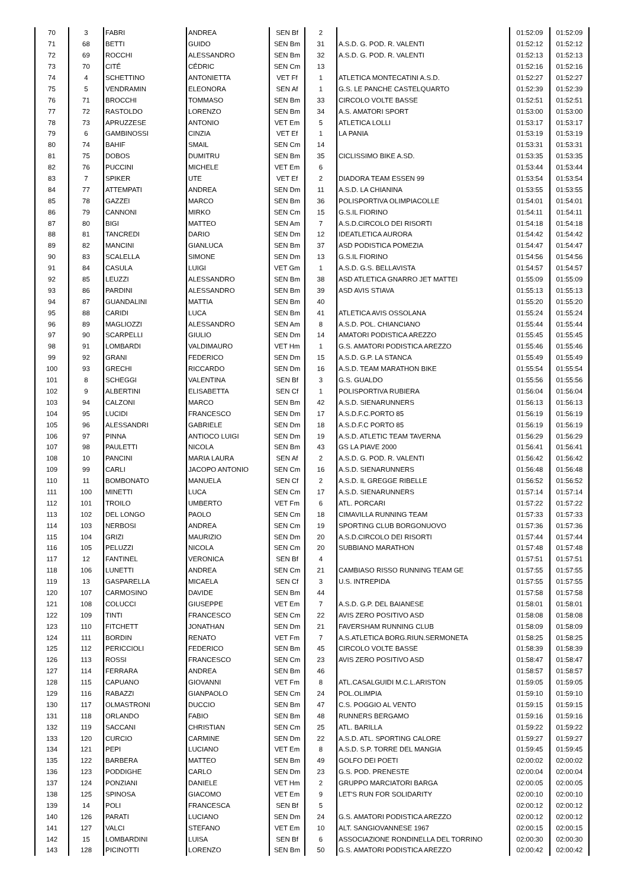| 70 | 3 | FABRI | ANDREA | SEN Bf | 2 | | 01:52:09 | 01:52:09 |
| 71 | 68 | BETTI | GUIDO | SEN Bm | 31 | A.S.D. G. POD. R. VALENTI | 01:52:12 | 01:52:12 |
| 72 | 69 | ROCCHI | ALESSANDRO | SEN Bm | 32 | A.S.D. G. POD. R. VALENTI | 01:52:13 | 01:52:13 |
| 73 | 70 | CITÉ | CÉDRIC | SEN Cm | 13 | | 01:52:16 | 01:52:16 |
| 74 | 4 | SCHETTINO | ANTONIETTA | VET Ff | 1 | ATLETICA MONTECATINI A.S.D. | 01:52:27 | 01:52:27 |
| 75 | 5 | VENDRAMIN | ELEONORA | SEN Af | 1 | G.S. LE PANCHE CASTELQUARTO | 01:52:39 | 01:52:39 |
| 76 | 71 | BROCCHI | TOMMASO | SEN Bm | 33 | CIRCOLO VOLTE BASSE | 01:52:51 | 01:52:51 |
| 77 | 72 | RASTOLDO | LORENZO | SEN Bm | 34 | A.S. AMATORI SPORT | 01:53:00 | 01:53:00 |
| 78 | 73 | APRUZZESE | ANTONIO | VET Em | 5 | ATLETICA LOLLI | 01:53:17 | 01:53:17 |
| 79 | 6 | GAMBINOSSI | CINZIA | VET Ef | 1 | LA PANIA | 01:53:19 | 01:53:19 |
| 80 | 74 | BAHIF | SMAIL | SEN Cm | 14 | | 01:53:31 | 01:53:31 |
| 81 | 75 | DOBOS | DUMITRU | SEN Bm | 35 | CICLISSIMO BIKE A.SD. | 01:53:35 | 01:53:35 |
| 82 | 76 | PUCCINI | MICHELE | VET Em | 6 | | 01:53:44 | 01:53:44 |
| 83 | 7 | SPIKER | UTE | VET Ef | 2 | DIADORA TEAM ESSEN 99 | 01:53:54 | 01:53:54 |
| 84 | 77 | ATTEMPATI | ANDREA | SEN Dm | 11 | A.S.D. LA CHIANINA | 01:53:55 | 01:53:55 |
| 85 | 78 | GAZZEI | MARCO | SEN Bm | 36 | POLISPORTIVA OLIMPIACOLLE | 01:54:01 | 01:54:01 |
| 86 | 79 | CANNONI | MIRKO | SEN Cm | 15 | G.S.IL FIORINO | 01:54:11 | 01:54:11 |
| 87 | 80 | BIGI | MATTEO | SEN Am | 7 | A.S.D.CIRCOLO DEI RISORTI | 01:54:18 | 01:54:18 |
| 88 | 81 | TANCREDI | DARIO | SEN Dm | 12 | IDEATLETICA AURORA | 01:54:42 | 01:54:42 |
| 89 | 82 | MANCINI | GIANLUCA | SEN Bm | 37 | ASD PODISTICA POMEZIA | 01:54:47 | 01:54:47 |
| 90 | 83 | SCALELLA | SIMONE | SEN Dm | 13 | G.S.IL FIORINO | 01:54:56 | 01:54:56 |
| 91 | 84 | CASULA | LUIGI | VET Gm | 1 | A.S.D. G.S. BELLAVISTA | 01:54:57 | 01:54:57 |
| 92 | 85 | LEUZZI | ALESSANDRO | SEN Bm | 38 | ASD ATLETICA GNARRO JET MATTEI | 01:55:09 | 01:55:09 |
| 93 | 86 | PARDINI | ALESSANDRO | SEN Bm | 39 | ASD AVIS STIAVA | 01:55:13 | 01:55:13 |
| 94 | 87 | GUANDALINI | MATTIA | SEN Bm | 40 | | 01:55:20 | 01:55:20 |
| 95 | 88 | CARIDI | LUCA | SEN Bm | 41 | ATLETICA AVIS OSSOLANA | 01:55:24 | 01:55:24 |
| 96 | 89 | MAGLIOZZI | ALESSANDRO | SEN Am | 8 | A.S.D. POL. CHIANCIANO | 01:55:44 | 01:55:44 |
| 97 | 90 | SCARPELLI | GIULIO | SEN Dm | 14 | AMATORI PODISTICA AREZZO | 01:55:45 | 01:55:45 |
| 98 | 91 | LOMBARDI | VALDIMAURO | VET Hm | 1 | G.S. AMATORI PODISTICA AREZZO | 01:55:46 | 01:55:46 |
| 99 | 92 | GRANI | FEDERICO | SEN Dm | 15 | A.S.D. G.P. LA STANCA | 01:55:49 | 01:55:49 |
| 100 | 93 | GRECHI | RICCARDO | SEN Dm | 16 | A.S.D. TEAM MARATHON BIKE | 01:55:54 | 01:55:54 |
| 101 | 8 | SCHEGGI | VALENTINA | SEN Bf | 3 | G.S. GUALDO | 01:55:56 | 01:55:56 |
| 102 | 9 | ALBERTINI | ELISABETTA | SEN Cf | 1 | POLISPORTIVA RUBIERA | 01:56:04 | 01:56:04 |
| 103 | 94 | CALZONI | MARCO | SEN Bm | 42 | A.S.D. SIENARUNNERS | 01:56:13 | 01:56:13 |
| 104 | 95 | LUCIDI | FRANCESCO | SEN Dm | 17 | A.S.D.F.C.PORTO 85 | 01:56:19 | 01:56:19 |
| 105 | 96 | ALESSANDRI | GABRIELE | SEN Dm | 18 | A.S.D.F.C PORTO 85 | 01:56:19 | 01:56:19 |
| 106 | 97 | PINNA | ANTIOCO LUIGI | SEN Dm | 19 | A.S.D. ATLETIC TEAM TAVERNA | 01:56:29 | 01:56:29 |
| 107 | 98 | PAULETTI | NICOLA | SEN Bm | 43 | GS LA PIAVE 2000 | 01:56:41 | 01:56:41 |
| 108 | 10 | PANCINI | MARIA LAURA | SEN Af | 2 | A.S.D. G. POD. R. VALENTI | 01:56:42 | 01:56:42 |
| 109 | 99 | CARLI | JACOPO ANTONIO | SEN Cm | 16 | A.S.D. SIENARUNNERS | 01:56:48 | 01:56:48 |
| 110 | 11 | BOMBONATO | MANUELA | SEN Cf | 2 | A.S.D. IL GREGGE RIBELLE | 01:56:52 | 01:56:52 |
| 111 | 100 | MINETTI | LUCA | SEN Cm | 17 | A.S.D. SIENARUNNERS | 01:57:14 | 01:57:14 |
| 112 | 101 | TROILO | UMBERTO | VET Fm | 6 | ATL. PORCARI | 01:57:22 | 01:57:22 |
| 113 | 102 | DEL LONGO | PAOLO | SEN Cm | 18 | CIMAVILLA RUNNING TEAM | 01:57:33 | 01:57:33 |
| 114 | 103 | NERBOSI | ANDREA | SEN Cm | 19 | SPORTING CLUB BORGONUOVO | 01:57:36 | 01:57:36 |
| 115 | 104 | GRIZI | MAURIZIO | SEN Dm | 20 | A.S.D.CIRCOLO DEI RISORTI | 01:57:44 | 01:57:44 |
| 116 | 105 | PELUZZI | NICOLA | SEN Cm | 20 | SUBBIANO MARATHON | 01:57:48 | 01:57:48 |
| 117 | 12 | FANTINEL | VERONICA | SEN Bf | 4 | | 01:57:51 | 01:57:51 |
| 118 | 106 | LUNETTI | ANDREA | SEN Cm | 21 | CAMBIASO RISSO RUNNING TEAM GE | 01:57:55 | 01:57:55 |
| 119 | 13 | GASPARELLA | MICAELA | SEN Cf | 3 | U.S. INTREPIDA | 01:57:55 | 01:57:55 |
| 120 | 107 | CARMOSINO | DAVIDE | SEN Bm | 44 | | 01:57:58 | 01:57:58 |
| 121 | 108 | COLUCCI | GIUSEPPE | VET Em | 7 | A.S.D. G.P. DEL BAIANESE | 01:58:01 | 01:58:01 |
| 122 | 109 | TINTI | FRANCESCO | SEN Cm | 22 | AVIS ZERO POSITIVO ASD | 01:58:08 | 01:58:08 |
| 123 | 110 | FITCHETT | JONATHAN | SEN Dm | 21 | FAVERSHAM RUNNING CLUB | 01:58:09 | 01:58:09 |
| 124 | 111 | BORDIN | RENATO | VET Fm | 7 | A.S.ATLETICA BORG.RIUN.SERMONETA | 01:58:25 | 01:58:25 |
| 125 | 112 | PERICCIOLI | FEDERICO | SEN Bm | 45 | CIRCOLO VOLTE BASSE | 01:58:39 | 01:58:39 |
| 126 | 113 | ROSSI | FRANCESCO | SEN Cm | 23 | AVIS ZERO POSITIVO ASD | 01:58:47 | 01:58:47 |
| 127 | 114 | FERRARA | ANDREA | SEN Bm | 46 | | 01:58:57 | 01:58:57 |
| 128 | 115 | CAPUANO | GIOVANNI | VET Fm | 8 | ATL.CASALGUIDI M.C.L.ARISTON | 01:59:05 | 01:59:05 |
| 129 | 116 | RABAZZI | GIANPAOLO | SEN Cm | 24 | POL.OLIMPIA | 01:59:10 | 01:59:10 |
| 130 | 117 | OLMASTRONI | DUCCIO | SEN Bm | 47 | C.S. POGGIO AL VENTO | 01:59:15 | 01:59:15 |
| 131 | 118 | ORLANDO | FABIO | SEN Bm | 48 | RUNNERS BERGAMO | 01:59:16 | 01:59:16 |
| 132 | 119 | SACCANI | CHRISTIAN | SEN Cm | 25 | ATL. BARILLA | 01:59:22 | 01:59:22 |
| 133 | 120 | CURCIO | CARMINE | SEN Dm | 22 | A.S.D. ATL. SPORTING CALORE | 01:59:27 | 01:59:27 |
| 134 | 121 | PEPI | LUCIANO | VET Em | 8 | A.S.D. S.P. TORRE DEL MANGIA | 01:59:45 | 01:59:45 |
| 135 | 122 | BARBERA | MATTEO | SEN Bm | 49 | GOLFO DEI POETI | 02:00:02 | 02:00:02 |
| 136 | 123 | PODDIGHE | CARLO | SEN Dm | 23 | G.S. POD. PRENESTE | 02:00:04 | 02:00:04 |
| 137 | 124 | PONZIANI | DANIELE | VET Hm | 2 | GRUPPO MARCIATORI BARGA | 02:00:05 | 02:00:05 |
| 138 | 125 | SPINOSA | GIACOMO | VET Em | 9 | LET'S RUN FOR SOLIDARITY | 02:00:10 | 02:00:10 |
| 139 | 14 | POLI | FRANCESCA | SEN Bf | 5 | | 02:00:12 | 02:00:12 |
| 140 | 126 | PARATI | LUCIANO | SEN Dm | 24 | G.S. AMATORI PODISTICA AREZZO | 02:00:12 | 02:00:12 |
| 141 | 127 | VALCI | STEFANO | VET Em | 10 | ALT. SANGIOVANNESE 1967 | 02:00:15 | 02:00:15 |
| 142 | 15 | LOMBARDINI | LUISA | SEN Bf | 6 | ASSOCIAZIONE RONDINELLA DEL TORRINO | 02:00:30 | 02:00:30 |
| 143 | 128 | PICINOTTI | LORENZO | SEN Bm | 50 | G.S. AMATORI PODISTICA AREZZO | 02:00:42 | 02:00:42 |